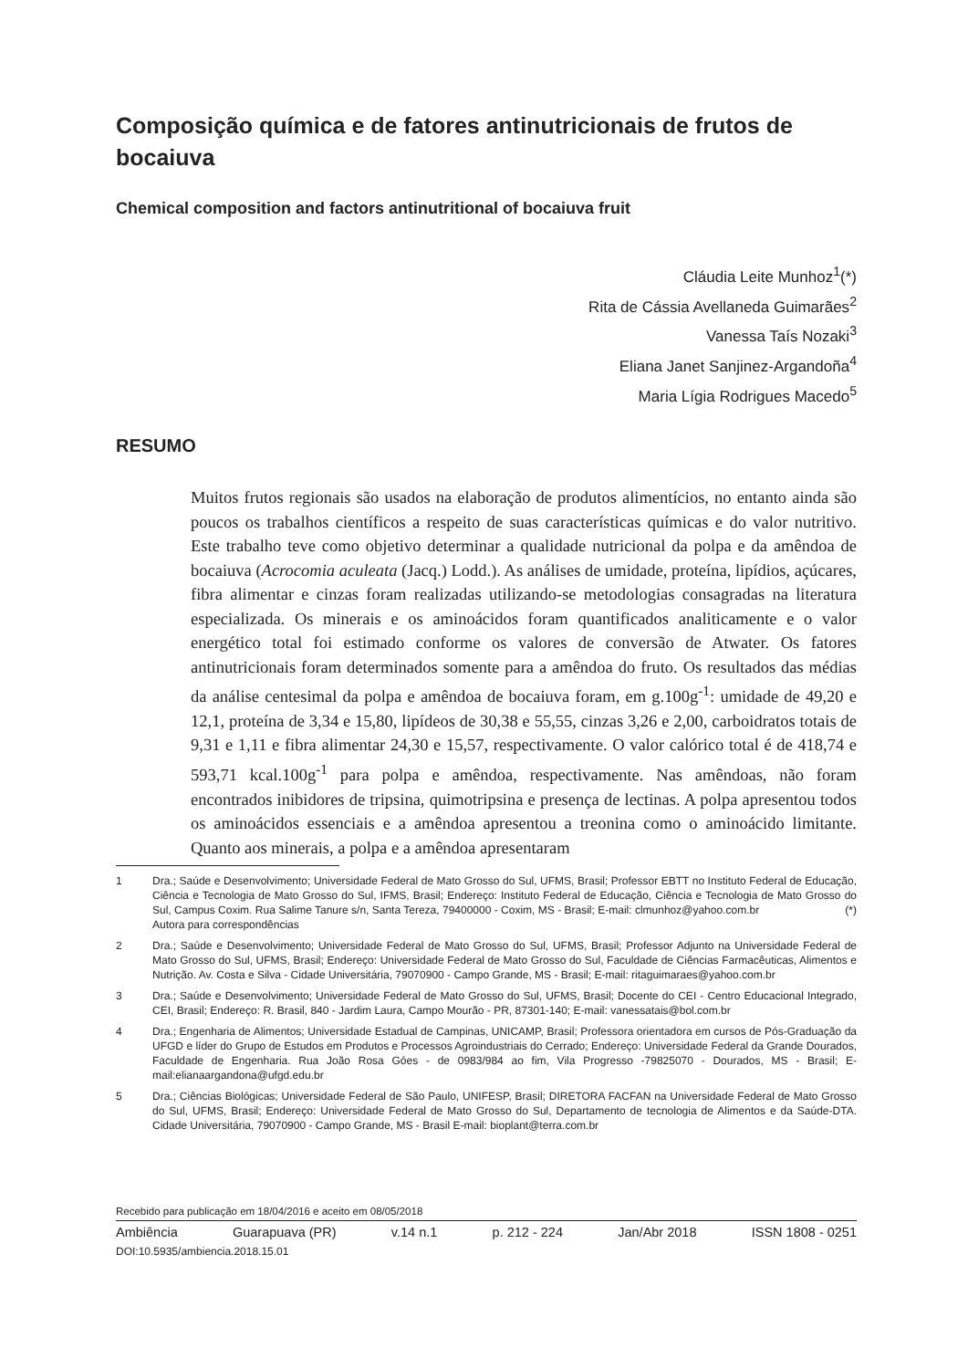Composição química e de fatores antinutricionais de frutos de bocaiuva
Chemical composition and factors antinutritional of bocaiuva fruit
Cláudia Leite Munhoz<sup>1</sup>(*)
Rita de Cássia Avellaneda Guimarães<sup>2</sup>
Vanessa Taís Nozaki<sup>3</sup>
Eliana Janet Sanjinez-Argandoña<sup>4</sup>
Maria Lígia Rodrigues Macedo<sup>5</sup>
RESUMO
Muitos frutos regionais são usados na elaboração de produtos alimentícios, no entanto ainda são poucos os trabalhos científicos a respeito de suas características químicas e do valor nutritivo. Este trabalho teve como objetivo determinar a qualidade nutricional da polpa e da amêndoa de bocaiuva (Acrocomia aculeata (Jacq.) Lodd.). As análises de umidade, proteína, lipídios, açúcares, fibra alimentar e cinzas foram realizadas utilizando-se metodologias consagradas na literatura especializada. Os minerais e os aminoácidos foram quantificados analiticamente e o valor energético total foi estimado conforme os valores de conversão de Atwater. Os fatores antinutricionais foram determinados somente para a amêndoa do fruto. Os resultados das médias da análise centesimal da polpa e amêndoa de bocaiuva foram, em g.100g<sup>-1</sup>: umidade de 49,20 e 12,1, proteína de 3,34 e 15,80, lipídeos de 30,38 e 55,55, cinzas 3,26 e 2,00, carboidratos totais de 9,31 e 1,11 e fibra alimentar 24,30 e 15,57, respectivamente. O valor calórico total é de 418,74 e 593,71 kcal.100g<sup>-1</sup> para polpa e amêndoa, respectivamente. Nas amêndoas, não foram encontrados inibidores de tripsina, quimotripsina e presença de lectinas. A polpa apresentou todos os aminoácidos essenciais e a amêndoa apresentou a treonina como o aminoácido limitante. Quanto aos minerais, a polpa e a amêndoa apresentaram
1 Dra.; Saúde e Desenvolvimento; Universidade Federal de Mato Grosso do Sul, UFMS, Brasil; Professor EBTT no Instituto Federal de Educação, Ciência e Tecnologia de Mato Grosso do Sul, IFMS, Brasil; Endereço: Instituto Federal de Educação, Ciência e Tecnologia de Mato Grosso do Sul, Campus Coxim. Rua Salime Tanure s/n, Santa Tereza, 79400000 - Coxim, MS - Brasil; E-mail: clmunhoz@yahoo.com.br (*) Autora para correspondências
2 Dra.; Saúde e Desenvolvimento; Universidade Federal de Mato Grosso do Sul, UFMS, Brasil; Professor Adjunto na Universidade Federal de Mato Grosso do Sul, UFMS, Brasil; Endereço: Universidade Federal de Mato Grosso do Sul, Faculdade de Ciências Farmacêuticas, Alimentos e Nutrição. Av. Costa e Silva - Cidade Universitária, 79070900 - Campo Grande, MS - Brasil; E-mail: ritaguimaraes@yahoo.com.br
3 Dra.; Saúde e Desenvolvimento; Universidade Federal de Mato Grosso do Sul, UFMS, Brasil; Docente do CEI - Centro Educacional Integrado, CEI, Brasil; Endereço: R. Brasil, 840 - Jardim Laura, Campo Mourão - PR, 87301-140; E-mail: vanessatais@bol.com.br
4 Dra.; Engenharia de Alimentos; Universidade Estadual de Campinas, UNICAMP, Brasil; Professora orientadora em cursos de Pós-Graduação da UFGD e líder do Grupo de Estudos em Produtos e Processos Agroindustriais do Cerrado; Endereço: Universidade Federal da Grande Dourados, Faculdade de Engenharia. Rua João Rosa Góes - de 0983/984 ao fim, Vila Progresso -79825070 - Dourados, MS - Brasil; E-mail:elianaargandona@ufgd.edu.br
5 Dra.; Ciências Biológicas; Universidade Federal de São Paulo, UNIFESP, Brasil; DIRETORA FACFAN na Universidade Federal de Mato Grosso do Sul, UFMS, Brasil; Endereço: Universidade Federal de Mato Grosso do Sul, Departamento de tecnologia de Alimentos e da Saúde-DTA. Cidade Universitária, 79070900 - Campo Grande, MS - Brasil E-mail: bioplant@terra.com.br
Recebido para publicação em 18/04/2016 e aceito em 08/05/2018
Ambiência Guarapuava (PR) v.14 n.1 p. 212 - 224 Jan/Abr 2018 ISSN 1808 - 0251
DOI:10.5935/ambiencia.2018.15.01